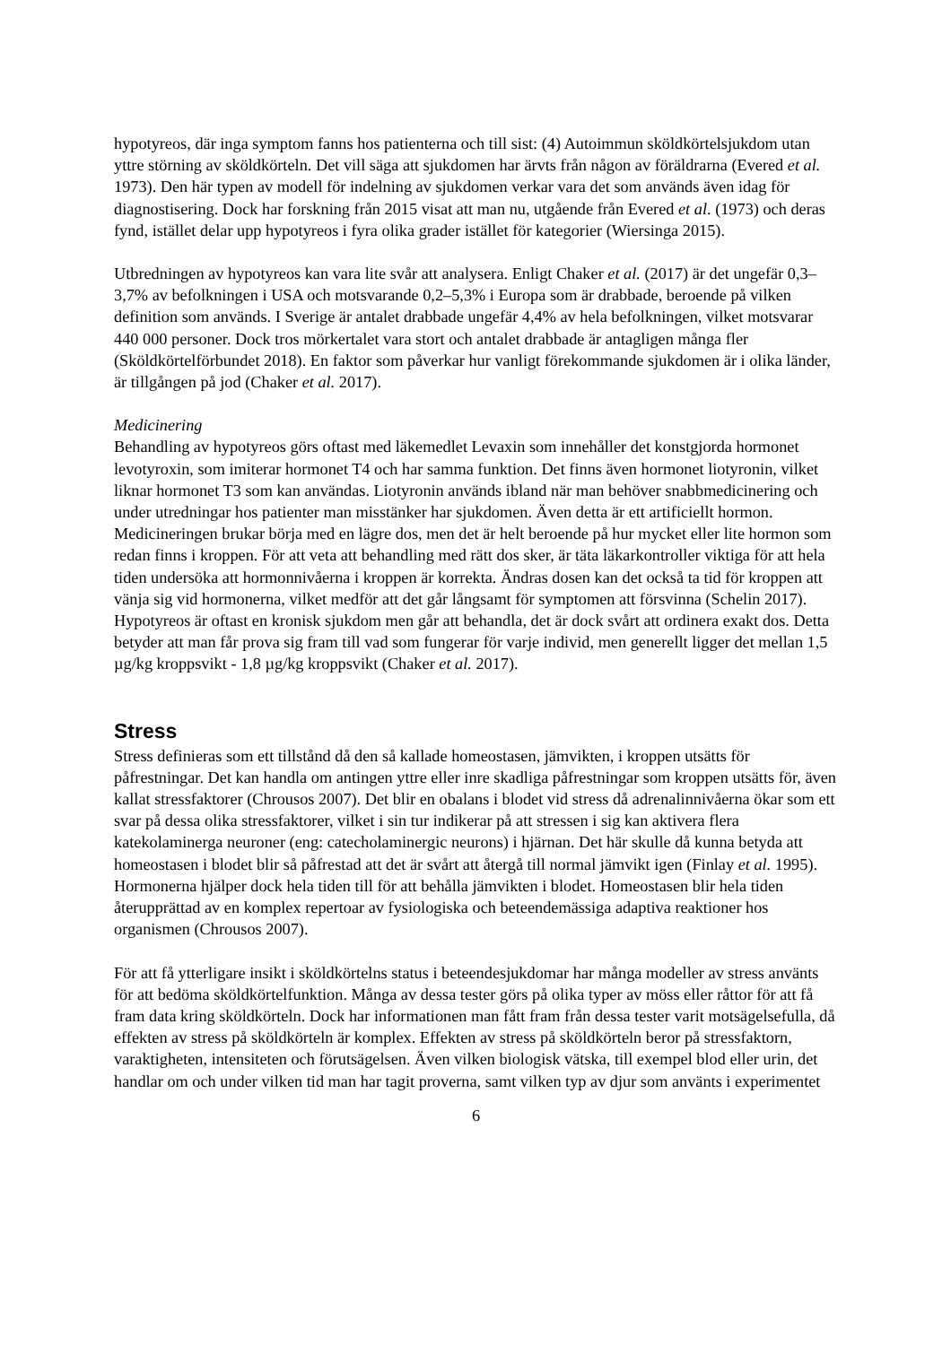hypotyreos, där inga symptom fanns hos patienterna och till sist: (4) Autoimmun sköldkörtelsjukdom utan yttre störning av sköldkörteln. Det vill säga att sjukdomen har ärvts från någon av föräldrarna (Evered et al. 1973). Den här typen av modell för indelning av sjukdomen verkar vara det som används även idag för diagnostisering. Dock har forskning från 2015 visat att man nu, utgående från Evered et al. (1973) och deras fynd, istället delar upp hypotyreos i fyra olika grader istället för kategorier (Wiersinga 2015).
Utbredningen av hypotyreos kan vara lite svår att analysera. Enligt Chaker et al. (2017) är det ungefär 0,3–3,7% av befolkningen i USA och motsvarande 0,2–5,3% i Europa som är drabbade, beroende på vilken definition som används. I Sverige är antalet drabbade ungefär 4,4% av hela befolkningen, vilket motsvarar 440 000 personer. Dock tros mörkertalet vara stort och antalet drabbade är antagligen många fler (Sköldkörtelförbundet 2018). En faktor som påverkar hur vanligt förekommande sjukdomen är i olika länder, är tillgången på jod (Chaker et al. 2017).
Medicinering
Behandling av hypotyreos görs oftast med läkemedlet Levaxin som innehåller det konstgjorda hormonet levotyroxin, som imiterar hormonet T4 och har samma funktion. Det finns även hormonet liotyronin, vilket liknar hormonet T3 som kan användas. Liotyronin används ibland när man behöver snabbmedicinering och under utredningar hos patienter man misstänker har sjukdomen. Även detta är ett artificiellt hormon. Medicineringen brukar börja med en lägre dos, men det är helt beroende på hur mycket eller lite hormon som redan finns i kroppen. För att veta att behandling med rätt dos sker, är täta läkarkontroller viktiga för att hela tiden undersöka att hormonnivåerna i kroppen är korrekta. Ändras dosen kan det också ta tid för kroppen att vänja sig vid hormonerna, vilket medför att det går långsamt för symptomen att försvinna (Schelin 2017). Hypotyreos är oftast en kronisk sjukdom men går att behandla, det är dock svårt att ordinera exakt dos. Detta betyder att man får prova sig fram till vad som fungerar för varje individ, men generellt ligger det mellan 1,5 µg/kg kroppsvikt - 1,8 µg/kg kroppsvikt (Chaker et al. 2017).
Stress
Stress definieras som ett tillstånd då den så kallade homeostasen, jämvikten, i kroppen utsätts för påfrestningar. Det kan handla om antingen yttre eller inre skadliga påfrestningar som kroppen utsätts för, även kallat stressfaktorer (Chrousos 2007). Det blir en obalans i blodet vid stress då adrenalinnivåerna ökar som ett svar på dessa olika stressfaktorer, vilket i sin tur indikerar på att stressen i sig kan aktivera flera katekolaminerga neuroner (eng: catecholaminergic neurons) i hjärnan. Det här skulle då kunna betyda att homeostasen i blodet blir så påfrestad att det är svårt att återgå till normal jämvikt igen (Finlay et al. 1995). Hormonerna hjälper dock hela tiden till för att behålla jämvikten i blodet. Homeostasen blir hela tiden återupprättad av en komplex repertoar av fysiologiska och beteendemässiga adaptiva reaktioner hos organismen (Chrousos 2007).
För att få ytterligare insikt i sköldkörtelns status i beteendesjukdomar har många modeller av stress använts för att bedöma sköldkörtelfunktion. Många av dessa tester görs på olika typer av möss eller råttor för att få fram data kring sköldkörteln. Dock har informationen man fått fram från dessa tester varit motsägelsefulla, då effekten av stress på sköldkörteln är komplex. Effekten av stress på sköldkörteln beror på stressfaktorn, varaktigheten, intensiteten och förutsägelsen. Även vilken biologisk vätska, till exempel blod eller urin, det handlar om och under vilken tid man har tagit proverna, samt vilken typ av djur som använts i experimentet
6